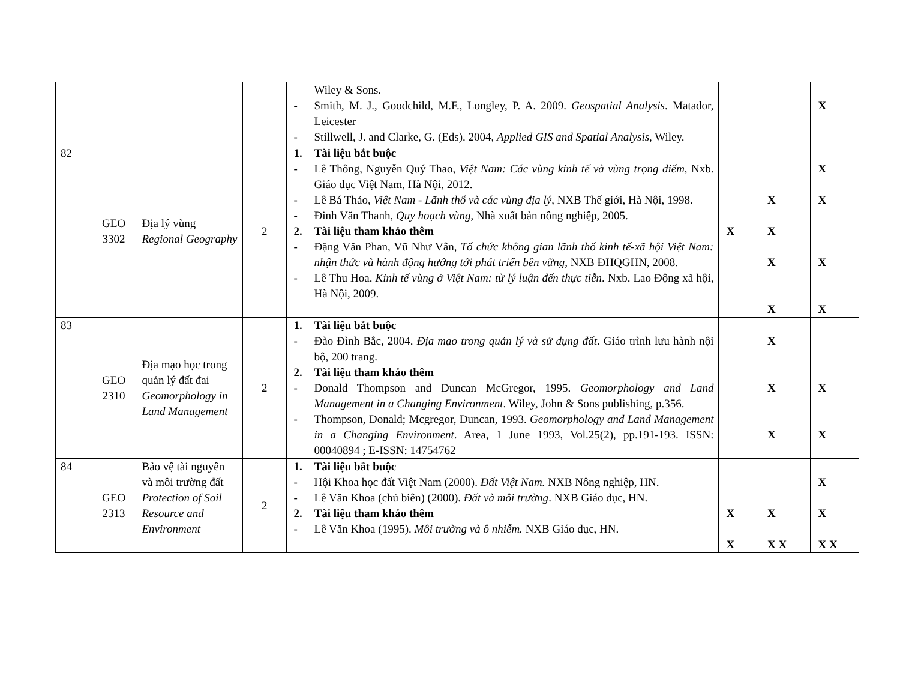| | | | | Wiley & Sons. - Smith, M. J., Goodchild, M.F., Longley, P. A. 2009. Geospatial Analysis . Matador, Leicester - Stillwell, J. and Clarke, G. (Eds). 2004, Applied GIS and Spatial Analysis , Wiley. | | | X |
| 82 | GEO 3302 | Địa lý vùng Regional Geography | 2 | 1. Tài liệu bắt buộc - Lê Thông, Nguyễn Quý Thao, Việt Nam: Các vùng kinh tế và vùng trọng điểm , Nxb. Giáo dục Việt Nam, Hà Nội, 2012. - Lê Bá Thảo, Việt Nam - Lãnh thổ và các vùng địa lý , NXB Thế giới, Hà Nội, 1998. - Đinh Văn Thanh, Quy hoạch vùng , Nhà xuất bản nông nghiệp, 2005. 2. Tài liệu tham khảo thêm - Đặng Văn Phan, Vũ Như Vân, Tổ chức không gian lãnh thổ kinh tế-xã hội Việt Nam: nhận thức và hành động hướng tới phát triển bền vững , NXB ĐHQGHN, 2008. - Lê Thu Hoa. Kinh tế vùng ở Việt Nam: từ lý luận đến thực tiễn . Nxb. Lao Động xã hội, Hà Nội, 2009. | X | X X X X | X X X X |
| 83 | GEO 2310 | Địa mạo học trong quản lý đất đai Geomorphology in Land Management | 2 | 1. Tài liệu bắt buộc - Đào Đình Bắc, 2004. Địa mạo trong quản lý và sử dụng đất . Giáo trình lưu hành nội bộ, 200 trang. 2. Tài liệu tham khảo thêm - Donald Thompson and Duncan McGregor, 1995. Geomorphology and Land Management in a Changing Environment . Wiley, John & Sons publishing, p.356. - Thompson, Donald; Mcgregor, Duncan, 1993. Geomorphology and Land Management in a Changing Environment . Area, 1 June 1993, Vol.25(2), pp.191-193. ISSN: 00040894 ; E-ISSN: 14754762 | | X X X | X X |
| 84 | GEO 2313 | Bảo vệ tài nguyên và môi trường đất Protection of Soil Resource and Environment | 2 | 1. Tài liệu bắt buộc - Hội Khoa học đất Việt Nam (2000). Đất Việt Nam. NXB Nông nghiệp, HN. - Lê Văn Khoa (chủ biên) (2000). Đất và môi trường . NXB Giáo dục, HN. 2. Tài liệu tham khảo thêm - Lê Văn Khoa (1995). Môi trường và ô nhiễm. NXB Giáo dục, HN. | X X | X X X | X X X X |